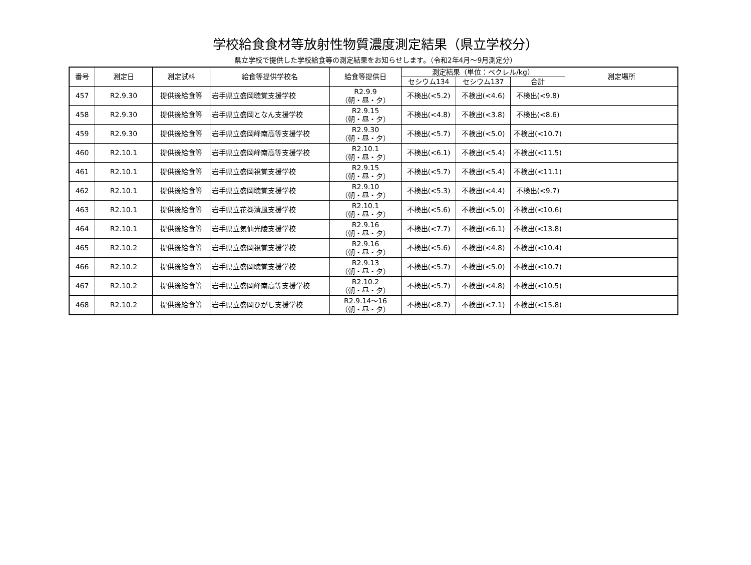学校給食食材等放射性物質濃度測定結果（県立学校分）
県立学校で提供した学校給食等の測定結果をお知らせします。（令和2年4月～9月測定分）
| 番号 | 測定日 | 測定試料 | 給食等提供学校名 | 給食等提供日 | 測定結果（単位：ベクレル/kg） | | | 測定場所 |
| --- | --- | --- | --- | --- | --- | --- | --- | --- |
| | | | | | セシウム134 | セシウム137 | 合計 | |
| 457 | R2.9.30 | 提供後給食等 | 岩手県立盛岡聴覚支援学校 | R2.9.9 （朝・昼・夕） | 不検出(<5.2) | 不検出(<4.6) | 不検出(<9.8) | |
| 458 | R2.9.30 | 提供後給食等 | 岩手県立盛岡となん支援学校 | R2.9.15 （朝・昼・夕） | 不検出(<4.8) | 不検出(<3.8) | 不検出(<8.6) | |
| 459 | R2.9.30 | 提供後給食等 | 岩手県立盛岡峰南高等支援学校 | R2.9.30 （朝・昼・夕） | 不検出(<5.7) | 不検出(<5.0) | 不検出(<10.7) | |
| 460 | R2.10.1 | 提供後給食等 | 岩手県立盛岡峰南高等支援学校 | R2.10.1 （朝・昼・夕） | 不検出(<6.1) | 不検出(<5.4) | 不検出(<11.5) | |
| 461 | R2.10.1 | 提供後給食等 | 岩手県立盛岡視覚支援学校 | R2.9.15 （朝・昼・夕） | 不検出(<5.7) | 不検出(<5.4) | 不検出(<11.1) | |
| 462 | R2.10.1 | 提供後給食等 | 岩手県立盛岡聴覚支援学校 | R2.9.10 （朝・昼・夕） | 不検出(<5.3) | 不検出(<4.4) | 不検出(<9.7) | |
| 463 | R2.10.1 | 提供後給食等 | 岩手県立花巻清風支援学校 | R2.10.1 （朝・昼・夕） | 不検出(<5.6) | 不検出(<5.0) | 不検出(<10.6) | |
| 464 | R2.10.1 | 提供後給食等 | 岩手県立気仙光陵支援学校 | R2.9.16 （朝・昼・夕） | 不検出(<7.7) | 不検出(<6.1) | 不検出(<13.8) | |
| 465 | R2.10.2 | 提供後給食等 | 岩手県立盛岡視覚支援学校 | R2.9.16 （朝・昼・夕） | 不検出(<5.6) | 不検出(<4.8) | 不検出(<10.4) | |
| 466 | R2.10.2 | 提供後給食等 | 岩手県立盛岡聴覚支援学校 | R2.9.13 （朝・昼・夕） | 不検出(<5.7) | 不検出(<5.0) | 不検出(<10.7) | |
| 467 | R2.10.2 | 提供後給食等 | 岩手県立盛岡峰南高等支援学校 | R2.10.2 （朝・昼・夕） | 不検出(<5.7) | 不検出(<4.8) | 不検出(<10.5) | |
| 468 | R2.10.2 | 提供後給食等 | 岩手県立盛岡ひがし支援学校 | R2.9.14～16 （朝・昼・夕） | 不検出(<8.7) | 不検出(<7.1) | 不検出(<15.8) | |